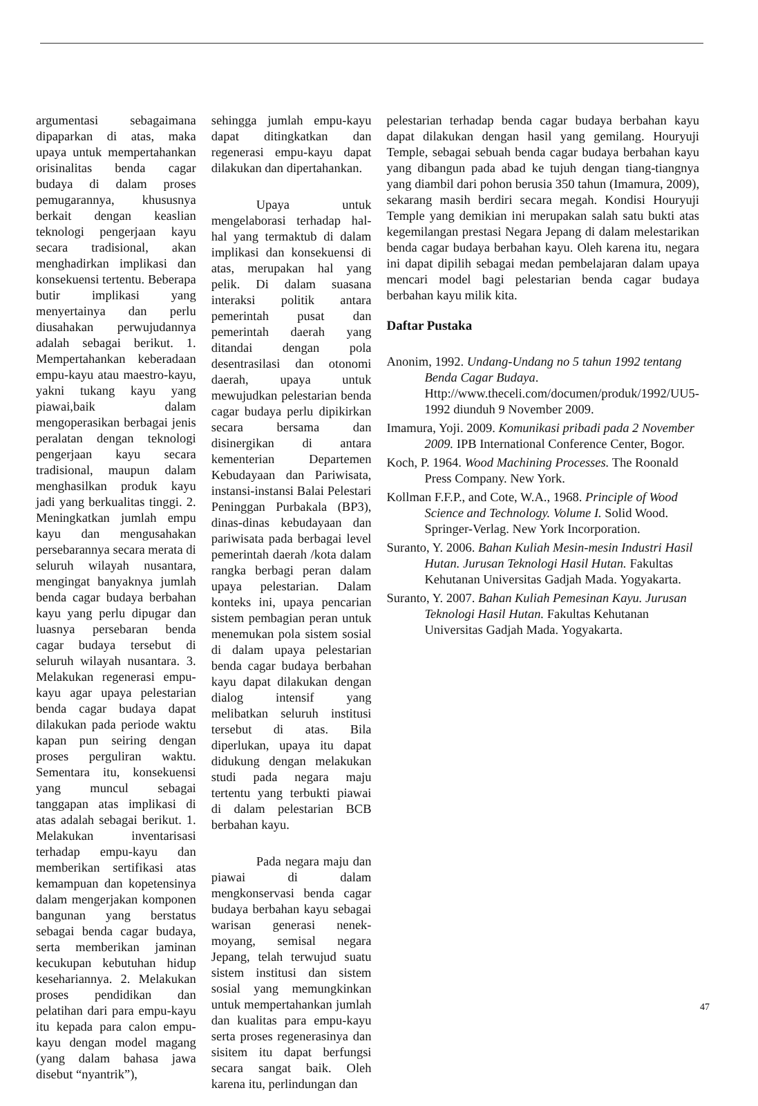argumentasi sebagaimana dipaparkan di atas, maka upaya untuk mempertahankan orisinalitas benda cagar budaya di dalam proses pemugarannya, khususnya berkait dengan keaslian teknologi pengerjaan kayu secara tradisional, akan menghadirkan implikasi dan konsekuensi tertentu. Beberapa butir implikasi yang menyertainya dan perlu diusahakan perwujudannya adalah sebagai berikut. 1. Mempertahankan keberadaan empu-kayu atau maestro-kayu, yakni tukang kayu yang piawai,baik dalam mengoperasikan berbagai jenis peralatan dengan teknologi pengerjaan kayu secara tradisional, maupun dalam menghasilkan produk kayu jadi yang berkualitas tinggi. 2. Meningkatkan jumlah empu kayu dan mengusahakan persebarannya secara merata di seluruh wilayah nusantara, mengingat banyaknya jumlah benda cagar budaya berbahan kayu yang perlu dipugar dan luasnya persebaran benda cagar budaya tersebut di seluruh wilayah nusantara. 3. Melakukan regenerasi empu-kayu agar upaya pelestarian benda cagar budaya dapat dilakukan pada periode waktu kapan pun seiring dengan proses perguliran waktu. Sementara itu, konsekuensi yang muncul sebagai tanggapan atas implikasi di atas adalah sebagai berikut. 1. Melakukan inventarisasi terhadap empu-kayu dan memberikan sertifikasi atas kemampuan dan kopetensinya dalam mengerjakan komponen bangunan yang berstatus sebagai benda cagar budaya, serta memberikan jaminan kecukupan kebutuhan hidup kesehariannya. 2. Melakukan proses pendidikan dan pelatihan dari para empu-kayu itu kepada para calon empu-kayu dengan model magang (yang dalam bahasa jawa disebut “nyantrik”),
sehingga jumlah empu-kayu dapat ditingkatkan dan regenerasi empu-kayu dapat dilakukan dan dipertahankan.
Upaya untuk mengelaborasi terhadap hal-hal yang termaktub di dalam implikasi dan konsekuensi di atas, merupakan hal yang pelik. Di dalam suasana interaksi politik antara pemerintah pusat dan pemerintah daerah yang ditandai dengan pola desentrasilasi dan otonomi daerah, upaya untuk mewujudkan pelestarian benda cagar budaya perlu dipikirkan secara bersama dan disinergikan di antara kementerian Departemen Kebudayaan dan Pariwisata, instansi-instansi Balai Pelestari Peninggan Purbakala (BP3), dinas-dinas kebudayaan dan pariwisata pada berbagai level pemerintah daerah /kota dalam rangka berbagi peran dalam upaya pelestarian. Dalam konteks ini, upaya pencarian sistem pembagian peran untuk menemukan pola sistem sosial di dalam upaya pelestarian benda cagar budaya berbahan kayu dapat dilakukan dengan dialog intensif yang melibatkan seluruh institusi tersebut di atas. Bila diperlukan, upaya itu dapat didukung dengan melakukan studi pada negara maju tertentu yang terbukti piawai di dalam pelestarian BCB berbahan kayu.
Pada negara maju dan piawai di dalam mengkonservasi benda cagar budaya berbahan kayu sebagai warisan generasi nenek-moyang, semisal negara Jepang, telah terwujud suatu sistem institusi dan sistem sosial yang memungkinkan untuk mempertahankan jumlah dan kualitas para empu-kayu serta proses regenerasinya dan sisitem itu dapat berfungsi secara sangat baik. Oleh karena itu, perlindungan dan
pelestarian terhadap benda cagar budaya berbahan kayu dapat dilakukan dengan hasil yang gemilang. Houryuji Temple, sebagai sebuah benda cagar budaya berbahan kayu yang dibangun pada abad ke tujuh dengan tiang-tiangnya yang diambil dari pohon berusia 350 tahun (Imamura, 2009), sekarang masih berdiri secara megah. Kondisi Houryuji Temple yang demikian ini merupakan salah satu bukti atas kegemilangan prestasi Negara Jepang di dalam melestarikan benda cagar budaya berbahan kayu. Oleh karena itu, negara ini dapat dipilih sebagai medan pembelajaran dalam upaya mencari model bagi pelestarian benda cagar budaya berbahan kayu milik kita.
Daftar Pustaka
Anonim, 1992. Undang-Undang no 5 tahun 1992 tentang Benda Cagar Budaya. Http://www.theceli.com/documen/produk/1992/UU5-1992 diunduh 9 November 2009.
Imamura, Yoji. 2009. Komunikasi pribadi pada 2 November 2009. IPB International Conference Center, Bogor.
Koch, P. 1964. Wood Machining Processes. The Roonald Press Company. New York.
Kollman F.F.P., and Cote, W.A., 1968. Principle of Wood Science and Technology. Volume I. Solid Wood. Springer-Verlag. New York Incorporation.
Suranto, Y. 2006. Bahan Kuliah Mesin-mesin Industri Hasil Hutan. Jurusan Teknologi Hasil Hutan. Fakultas Kehutanan Universitas Gadjah Mada. Yogyakarta.
Suranto, Y. 2007. Bahan Kuliah Pemesinan Kayu. Jurusan Teknologi Hasil Hutan. Fakultas Kehutanan Universitas Gadjah Mada. Yogyakarta.
47